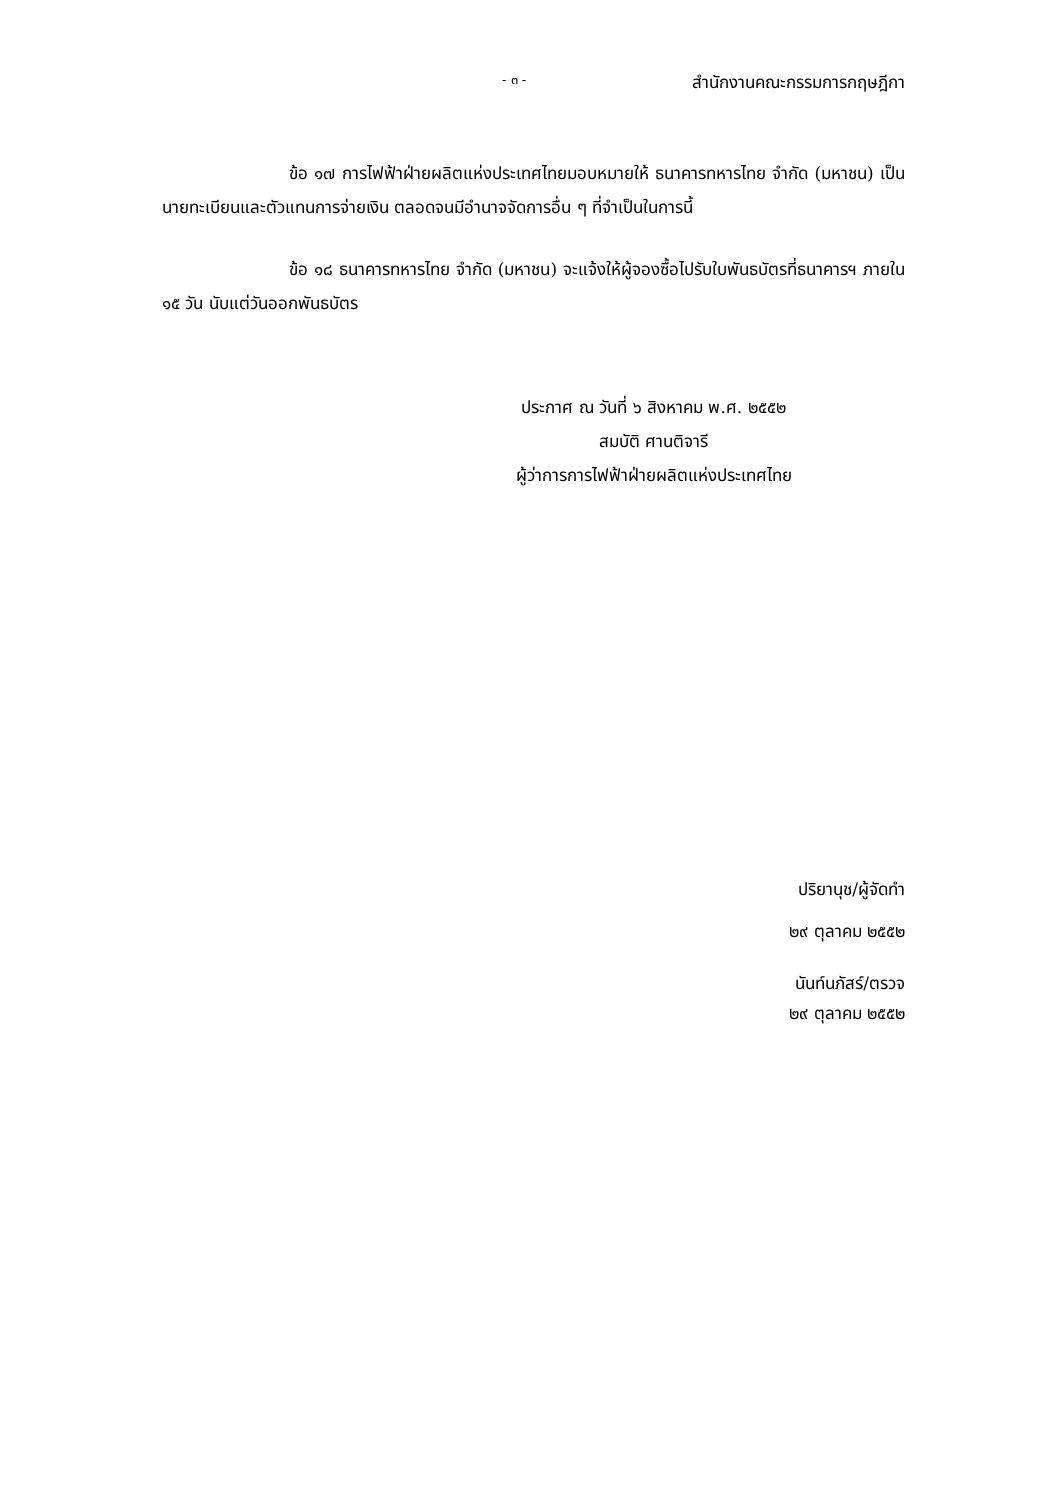- ๓ - สำนักงานคณะกรรมการกฤษฎีกา
ข้อ ๑๗ การไฟฟ้าฝ่ายผลิตแห่งประเทศไทยมอบหมายให้ ธนาคารทหารไทย จำกัด (มหาชน) เป็นนายทะเบียนและตัวแทนการจ่ายเงิน ตลอดจนมีอำนาจจัดการอื่น ๆ ที่จำเป็นในการนี้
ข้อ ๑๘ ธนาคารทหารไทย จำกัด (มหาชน) จะแจ้งให้ผู้จองซื้อไปรับใบพันธบัตรที่ธนาคารฯ ภายใน ๑๕ วัน นับแต่วันออกพันธบัตร
ประกาศ ณ วันที่ ๖ สิงหาคม พ.ศ. ๒๕๕๒
สมบัติ ศานติจารี
ผู้ว่าการการไฟฟ้าฝ่ายผลิตแห่งประเทศไทย
ปริยานุช/ผู้จัดทำ
๒๙ ตุลาคม ๒๕๕๒
นันท์นภัสร์/ตรวจ
๒๙ ตุลาคม ๒๕๕๒